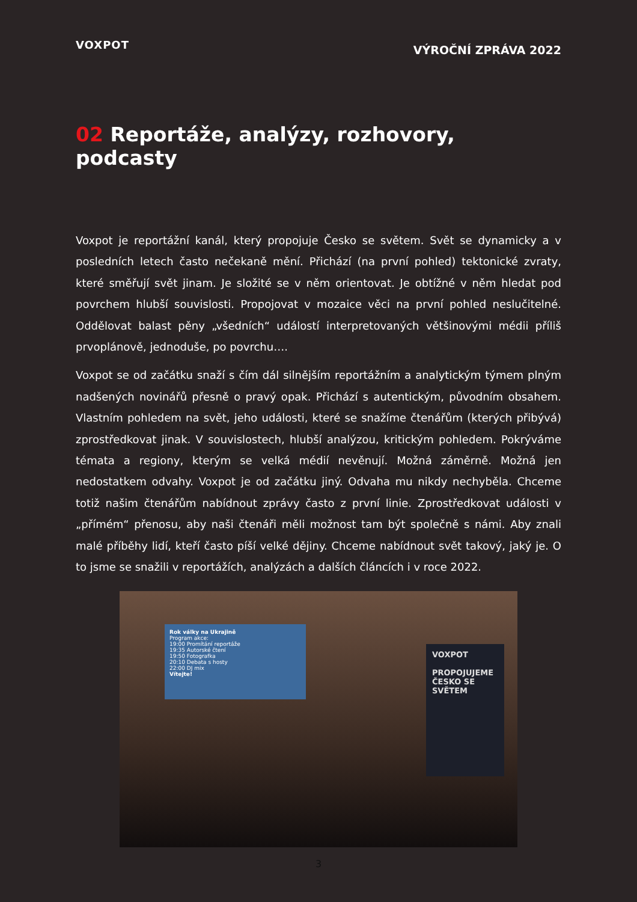VOXPOT
VÝROČNÍ ZPRÁVA 2022
02 Reportáže, analýzy, rozhovory, podcasty
Voxpot je reportážní kanál, který propojuje Česko se světem. Svět se dynamicky a v posledních letech často nečekaně mění. Přichází (na první pohled) tektonické zvraty, které směřují svět jinam. Je složité se v něm orientovat. Je obtížné v něm hledat pod povrchem hlubší souvislosti. Propojovat v mozaice věci na první pohled neslučitelné. Oddělovat balast pěny „všedních“ událostí interpretovaných většinovými médii příliš prvoplánově, jednoduše, po povrchu….
Voxpot se od začátku snaží s čím dál silnějším reportážním a analytickým týmem plným nadšených novinářů přesně o pravý opak. Přichází s autentickým, původním obsahem. Vlastním pohledem na svět, jeho události, které se snažíme čtenářům (kterých přibývá) zprostředkovat jinak. V souvislostech, hlubší analýzou, kritickým pohledem. Pokrýváme témata a regiony, kterým se velká médií nevěnují. Možná záměrně. Možná jen nedostatkem odvahy. Voxpot je od začátku jiný. Odvaha mu nikdy nechyběla. Chceme totiž našim čtenářům nabídnout zprávy často z první linie. Zprostředkovat události v „přímém“ přenosu, aby naši čtenáři měli možnost tam být společně s námi. Aby znali malé příběhy lidí, kteří často píší velké dějiny. Chceme nabídnout svět takový, jaký je. O to jsme se snažili v reportážích, analýzách a dalších článcích i v roce 2022.
Rok války na Ukrajině
Program akce:
19:00 Promítání reportáže
19:35 Autorské čtení
19:50 Fotografka
20:10 Debata s hosty
22:00 DJ mix
Vítejte!
VOXPOT
PROPOJUJEME ČESKO SE SVĚTEM
3